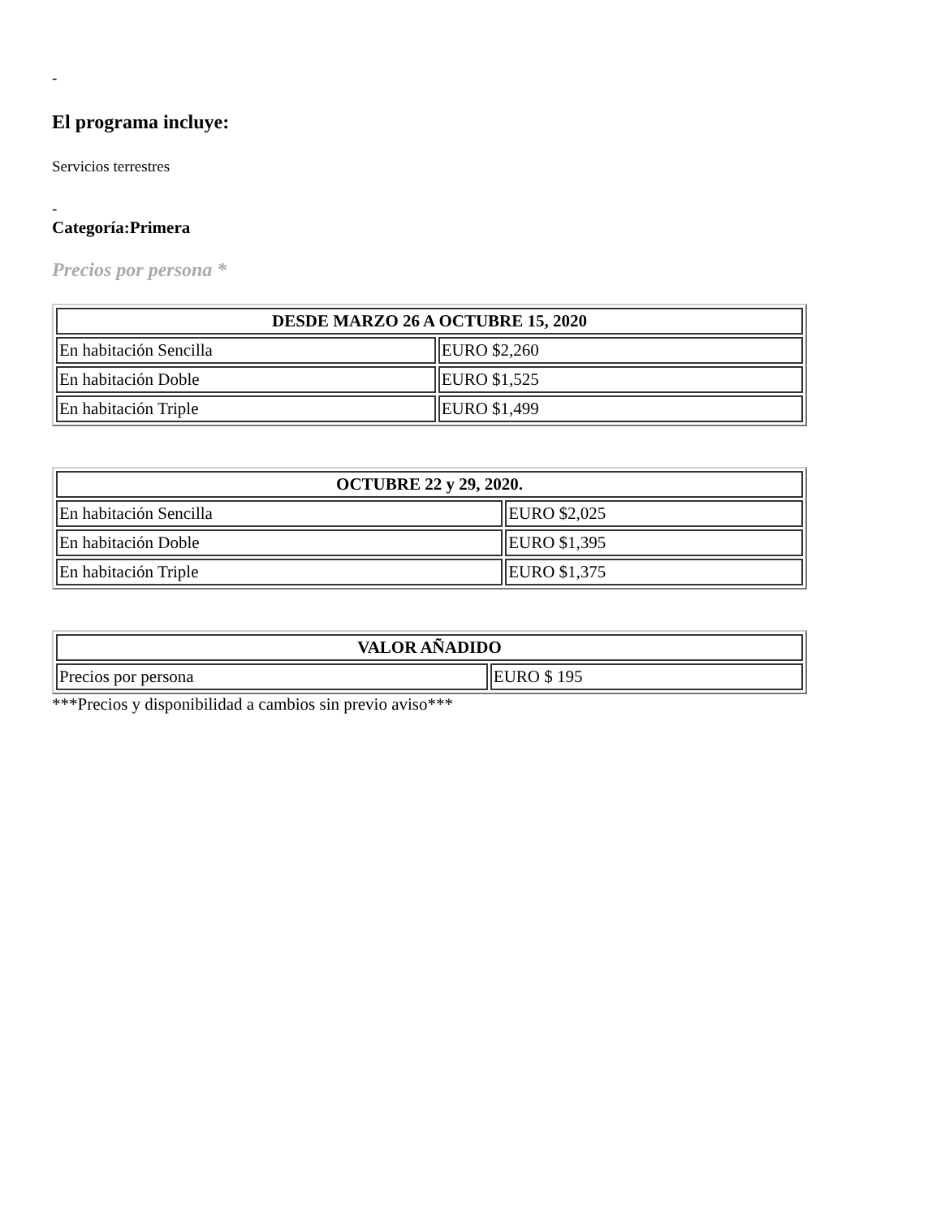-
El programa incluye:
Servicios terrestres
-
Categoría:Primera
Precios por persona *
| DESDE MARZO 26 A OCTUBRE 15, 2020 | |
| --- | --- |
| En habitación Sencilla | EURO $2,260 |
| En habitación Doble | EURO $1,525 |
| En habitación Triple | EURO $1,499 |
| OCTUBRE 22 y 29, 2020. | |
| --- | --- |
| En habitación Sencilla | EURO $2,025 |
| En habitación Doble | EURO $1,395 |
| En habitación Triple | EURO $1,375 |
| VALOR AÑADIDO | |
| --- | --- |
| Precios por persona | EURO $ 195 |
***Precios y disponibilidad a cambios sin previo aviso***